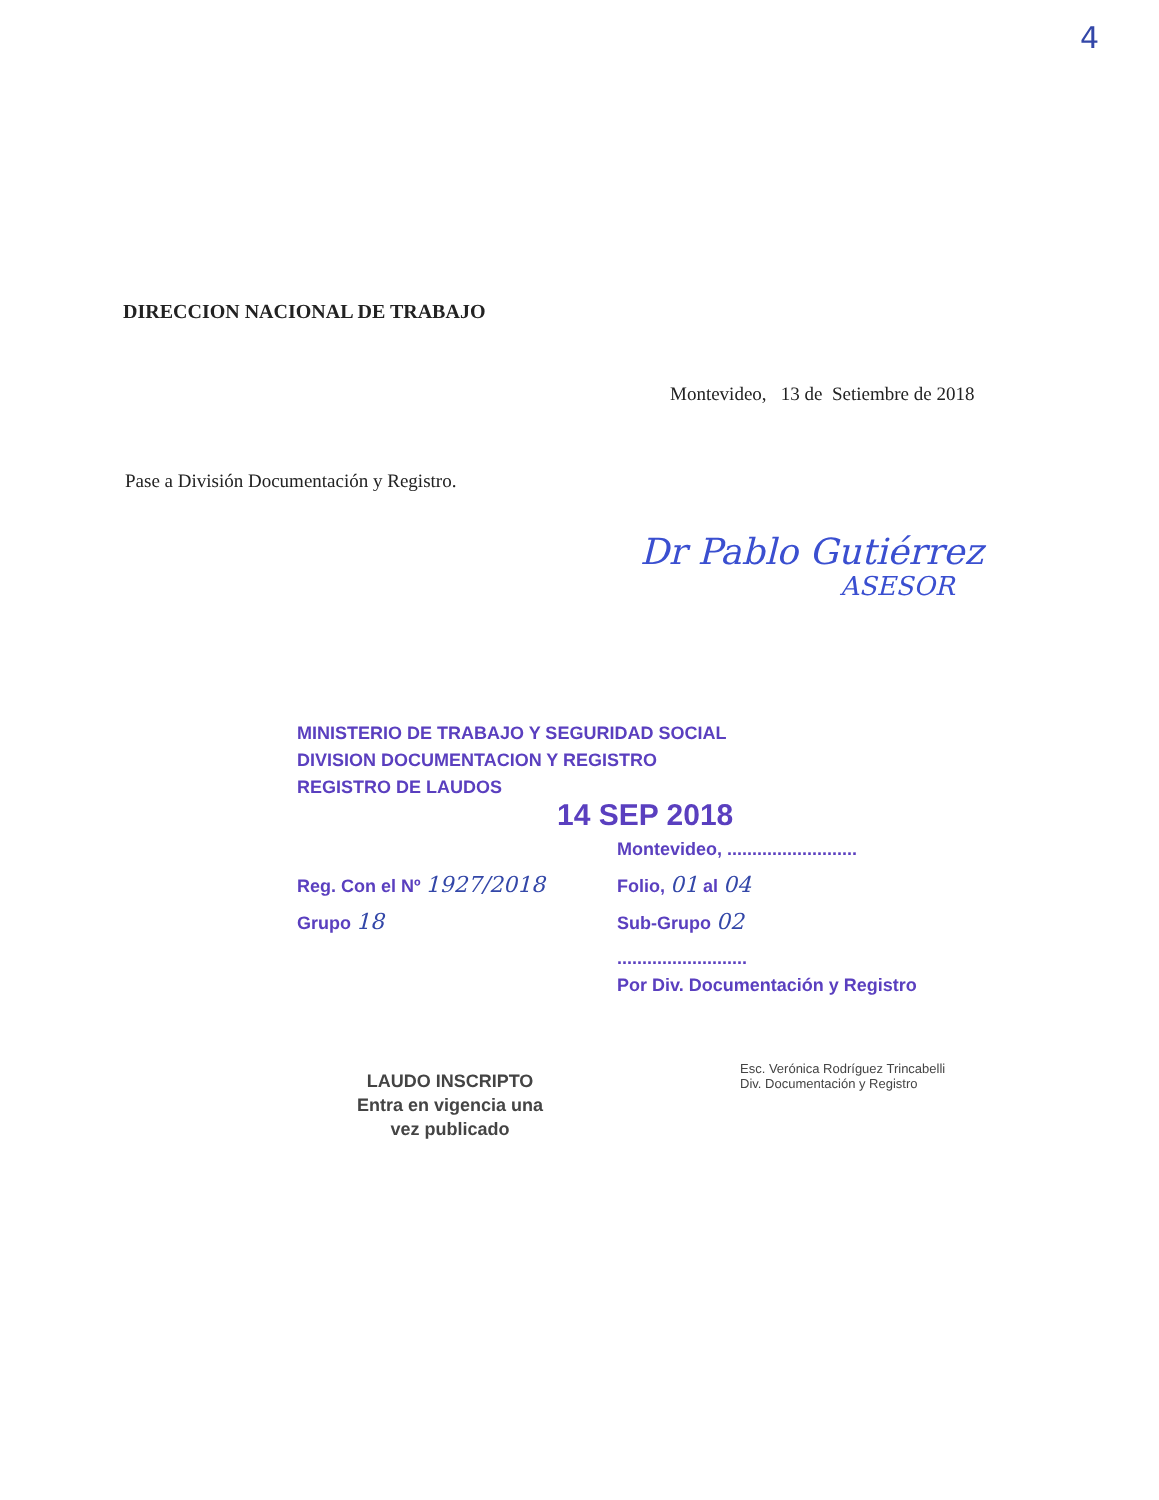4
DIRECCION NACIONAL DE TRABAJO
Montevideo, 13 de Setiembre de 2018
Pase a División Documentación y Registro.
Dr Pablo Gutiérrez
ASESOR
MINISTERIO DE TRABAJO Y SEGURIDAD SOCIAL
DIVISION DOCUMENTACION Y REGISTRO
REGISTRO DE LAUDOS
14 SEP 2018
Montevideo, ..........................
Reg. Con el Nº 1927/2018
Folio, 01 al 04
Grupo 18
Sub-Grupo 02
..........................
Por Div. Documentación y Registro
LAUDO INSCRIPTO
Entra en vigencia una vez publicado
Esc. Verónica Rodríguez Trincabelli
Div. Documentación y Registro